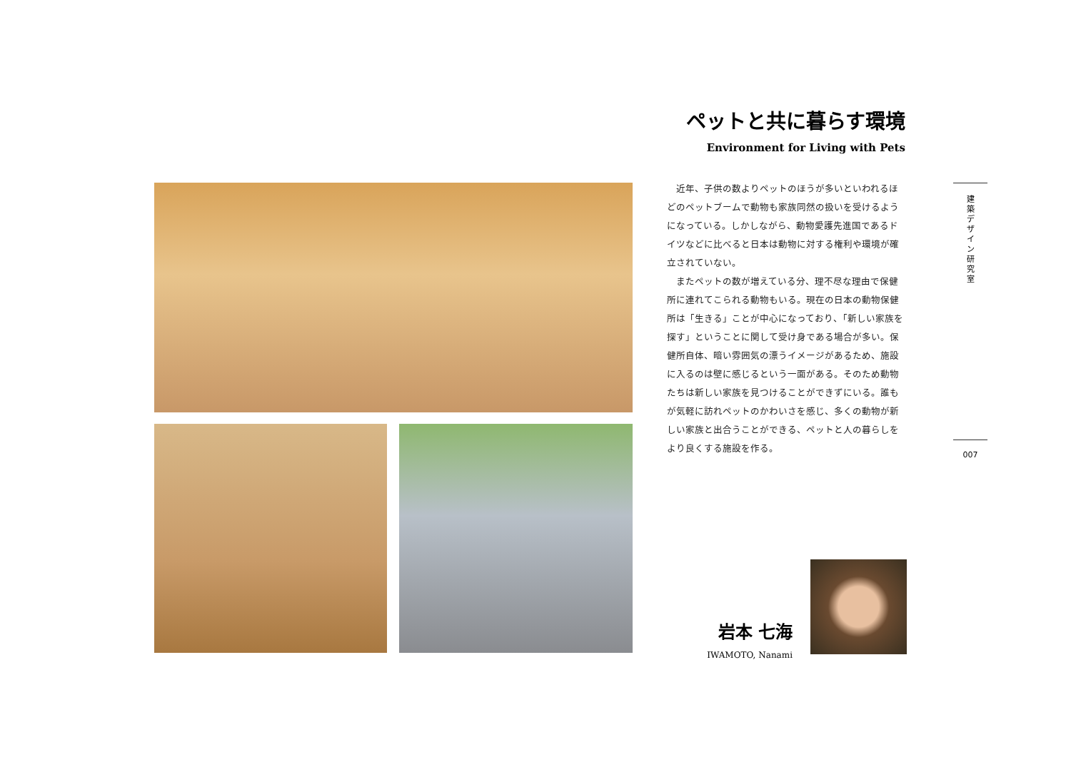ペットと共に暮らす環境
Environment for Living with Pets
近年、子供の数よりペットのほうが多いといわれるほどのペットブームで動物も家族同然の扱いを受けるようになっている。しかしながら、動物愛護先進国であるドイツなどに比べると日本は動物に対する権利や環境が確立されていない。
またペットの数が増えている分、理不尽な理由で保健所に連れてこられる動物もいる。現在の日本の動物保健所は「生きる」ことが中心になっており、「新しい家族を探す」ということに関して受け身である場合が多い。保健所自体、暗い雰囲気の漂うイメージがあるため、施設に入るのは壁に感じるという一面がある。そのため動物たちは新しい家族を見つけることができずにいる。誰もが気軽に訪れペットのかわいさを感じ、多くの動物が新しい家族と出合うことができる、ペットと人の暮らしをより良くする施設を作る。
建
築
デ
ザ
イ
ン
研
究
室
007
岩本 七海
IWAMOTO, Nanami